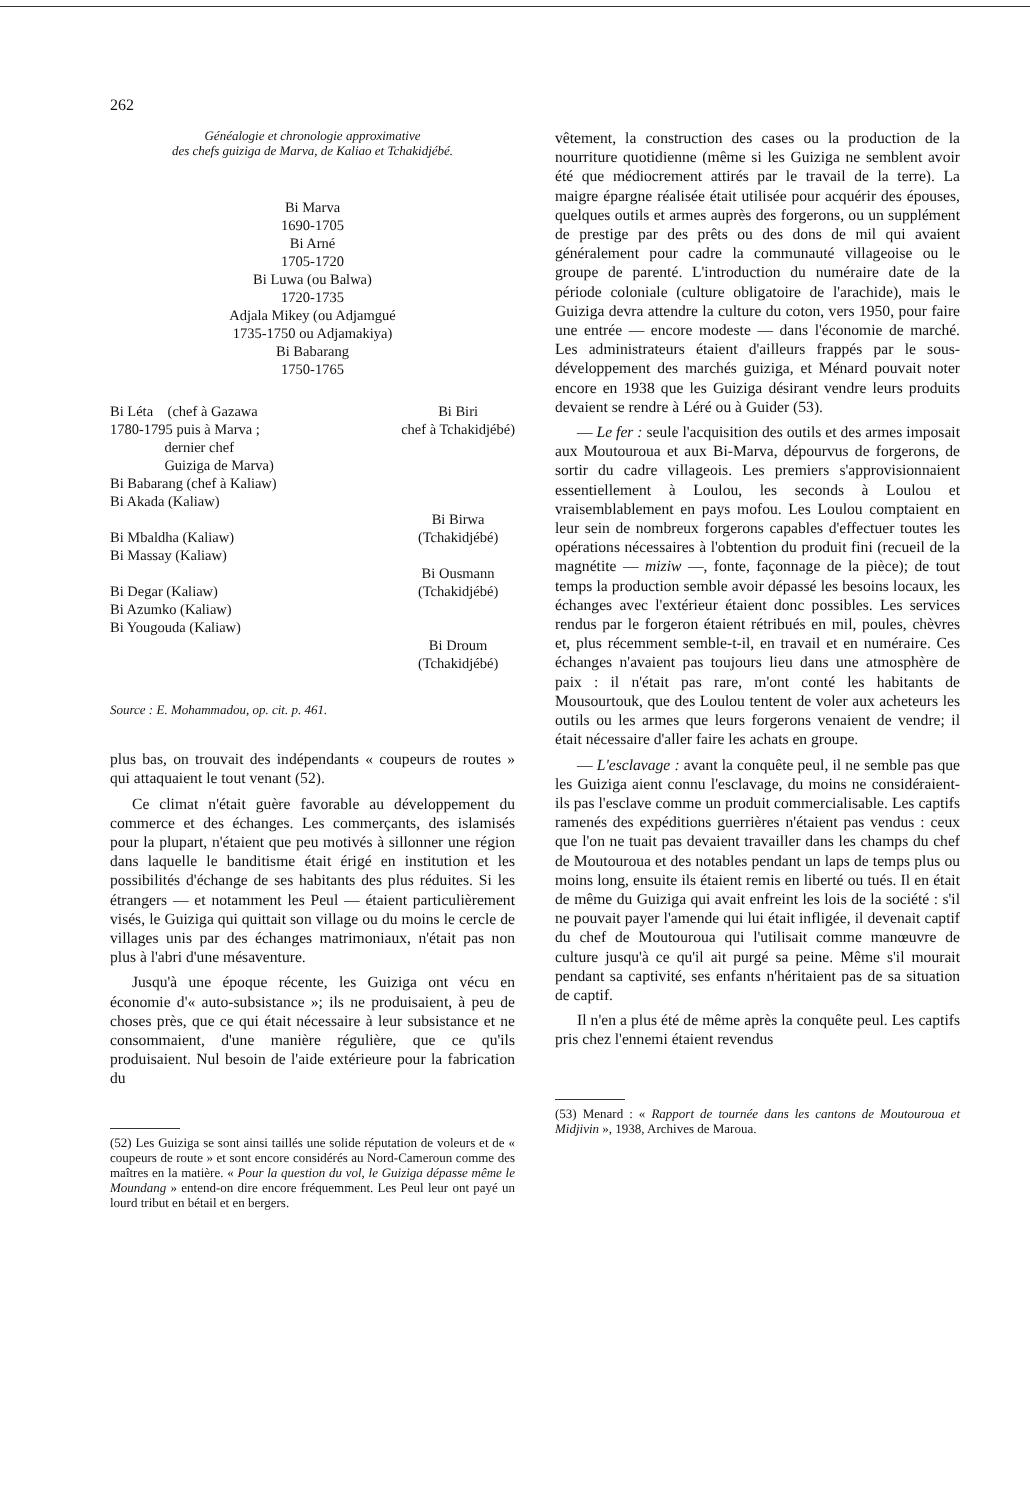262
Généalogie et chronologie approximative
des chefs guiziga de Marva, de Kaliao et Tchakidjébé.
Bi Marva
1690-1705
Bi Arné
1705-1720
Bi Luwa (ou Balwa)
1720-1735
Adjala Mikey (ou Adjamgué
1735-1750 ou Adjamakiya)
Bi Babarang
1750-1765
Bi Léta (chef à Gazawa
1780-1795 puis à Marva ;
dernier chef
Guiziga de Marva)
Bi Babarang (chef à Kaliaw)
Bi Akada (Kaliaw)
Bi Mbaldha (Kaliaw)
Bi Massay (Kaliaw)
Bi Degar (Kaliaw)
Bi Azumko (Kaliaw)
Bi Yougouda (Kaliaw)
Bi Biri
chef à Tchakidjébé)
Bi Birwa
(Tchakidjébé)
Bi Ousmann
(Tchakidjébé)
Bi Droum
(Tchakidjébé)
Source : E. Mohammadou, op. cit. p. 461.
plus bas, on trouvait des indépendants « coupeurs de routes » qui attaquaient le tout venant (52).
Ce climat n'était guère favorable au développement du commerce et des échanges. Les commerçants, des islamisés pour la plupart, n'étaient que peu motivés à sillonner une région dans laquelle le banditisme était érigé en institution et les possibilités d'échange de ses habitants des plus réduites. Si les étrangers — et notamment les Peul — étaient particulièrement visés, le Guiziga qui quittait son village ou du moins le cercle de villages unis par des échanges matrimoniaux, n'était pas non plus à l'abri d'une mésaventure.
Jusqu'à une époque récente, les Guiziga ont vécu en économie d'« auto-subsistance »; ils ne produisaient, à peu de choses près, que ce qui était nécessaire à leur subsistance et ne consommaient, d'une manière régulière, que ce qu'ils produisaient. Nul besoin de l'aide extérieure pour la fabrication du
(52) Les Guiziga se sont ainsi taillés une solide réputation de voleurs et de « coupeurs de route » et sont encore considérés au Nord-Cameroun comme des maîtres en la matière. « Pour la question du vol, le Guiziga dépasse même le Moundang » entend-on dire encore fréquemment. Les Peul leur ont payé un lourd tribut en bétail et en bergers.
vêtement, la construction des cases ou la production de la nourriture quotidienne (même si les Guiziga ne semblent avoir été que médiocrement attirés par le travail de la terre). La maigre épargne réalisée était utilisée pour acquérir des épouses, quelques outils et armes auprès des forgerons, ou un supplément de prestige par des prêts ou des dons de mil qui avaient généralement pour cadre la communauté villageoise ou le groupe de parenté. L'introduction du numéraire date de la période coloniale (culture obligatoire de l'arachide), mais le Guiziga devra attendre la culture du coton, vers 1950, pour faire une entrée — encore modeste — dans l'économie de marché. Les administrateurs étaient d'ailleurs frappés par le sous-développement des marchés guiziga, et Ménard pouvait noter encore en 1938 que les Guiziga désirant vendre leurs produits devaient se rendre à Léré ou à Guider (53).
— Le fer : seule l'acquisition des outils et des armes imposait aux Moutouroua et aux Bi-Marva, dépourvus de forgerons, de sortir du cadre villageois. Les premiers s'approvisionnaient essentiellement à Loulou, les seconds à Loulou et vraisemblablement en pays mofou. Les Loulou comptaient en leur sein de nombreux forgerons capables d'effectuer toutes les opérations nécessaires à l'obtention du produit fini (recueil de la magnétite — miziw —, fonte, façonnage de la pièce); de tout temps la production semble avoir dépassé les besoins locaux, les échanges avec l'extérieur étaient donc possibles. Les services rendus par le forgeron étaient rétribués en mil, poules, chèvres et, plus récemment semble-t-il, en travail et en numéraire. Ces échanges n'avaient pas toujours lieu dans une atmosphère de paix : il n'était pas rare, m'ont conté les habitants de Mousourtouk, que des Loulou tentent de voler aux acheteurs les outils ou les armes que leurs forgerons venaient de vendre; il était nécessaire d'aller faire les achats en groupe.
— L'esclavage : avant la conquête peul, il ne semble pas que les Guiziga aient connu l'esclavage, du moins ne considéraient-ils pas l'esclave comme un produit commercialisable. Les captifs ramenés des expéditions guerrières n'étaient pas vendus : ceux que l'on ne tuait pas devaient travailler dans les champs du chef de Moutouroua et des notables pendant un laps de temps plus ou moins long, ensuite ils étaient remis en liberté ou tués. Il en était de même du Guiziga qui avait enfreint les lois de la société : s'il ne pouvait payer l'amende qui lui était infligée, il devenait captif du chef de Moutouroua qui l'utilisait comme manœuvre de culture jusqu'à ce qu'il ait purgé sa peine. Même s'il mourait pendant sa captivité, ses enfants n'héritaient pas de sa situation de captif.
Il n'en a plus été de même après la conquête peul. Les captifs pris chez l'ennemi étaient revendus
(53) Menard : « Rapport de tournée dans les cantons de Moutouroua et Midjivin », 1938, Archives de Maroua.